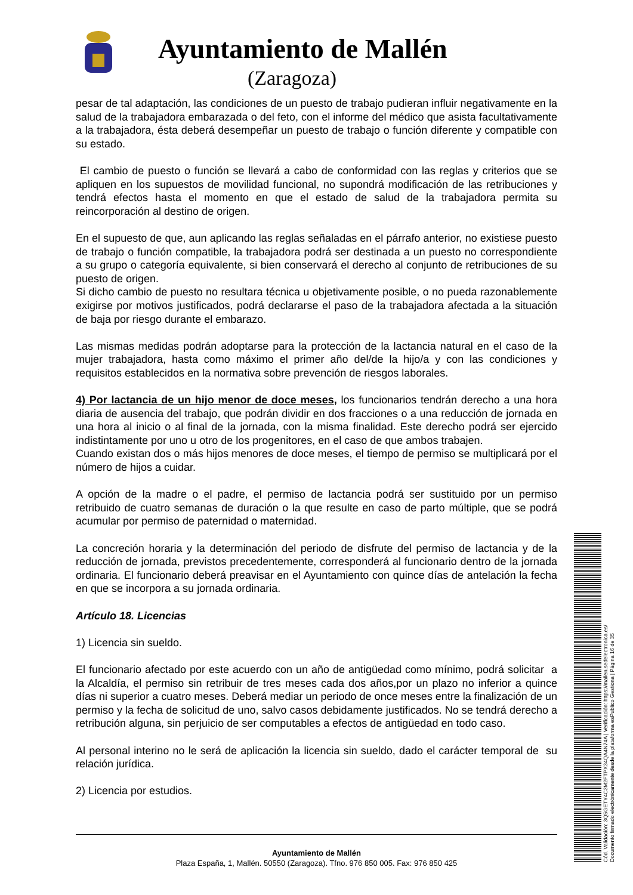Ayuntamiento de Mallén
(Zaragoza)
pesar de tal adaptación, las condiciones de un puesto de trabajo pudieran influir negativamente en la salud de la trabajadora embarazada o del feto, con el informe del médico que asista facultativamente a la trabajadora, ésta deberá desempeñar un puesto de trabajo o función diferente y compatible con su estado.
El cambio de puesto o función se llevará a cabo de conformidad con las reglas y criterios que se apliquen en los supuestos de movilidad funcional, no supondrá modificación de las retribuciones y tendrá efectos hasta el momento en que el estado de salud de la trabajadora permita su reincorporación al destino de origen.
En el supuesto de que, aun aplicando las reglas señaladas en el párrafo anterior, no existiese puesto de trabajo o función compatible, la trabajadora podrá ser destinada a un puesto no correspondiente a su grupo o categoría equivalente, si bien conservará el derecho al conjunto de retribuciones de su puesto de origen.
Si dicho cambio de puesto no resultara técnica u objetivamente posible, o no pueda razonablemente exigirse por motivos justificados, podrá declararse el paso de la trabajadora afectada a la situación de baja por riesgo durante el embarazo.
Las mismas medidas podrán adoptarse para la protección de la lactancia natural en el caso de la mujer trabajadora, hasta como máximo el primer año del/de la hijo/a y con las condiciones y requisitos establecidos en la normativa sobre prevención de riesgos laborales.
4) Por lactancia de un hijo menor de doce meses, los funcionarios tendrán derecho a una hora diaria de ausencia del trabajo, que podrán dividir en dos fracciones o a una reducción de jornada en una hora al inicio o al final de la jornada, con la misma finalidad. Este derecho podrá ser ejercido indistintamente por uno u otro de los progenitores, en el caso de que ambos trabajen.
Cuando existan dos o más hijos menores de doce meses, el tiempo de permiso se multiplicará por el número de hijos a cuidar.
A opción de la madre o el padre, el permiso de lactancia podrá ser sustituido por un permiso retribuido de cuatro semanas de duración o la que resulte en caso de parto múltiple, que se podrá acumular por permiso de paternidad o maternidad.
La concreción horaria y la determinación del periodo de disfrute del permiso de lactancia y de la reducción de jornada, previstos precedentemente, corresponderá al funcionario dentro de la jornada ordinaria. El funcionario deberá preavisar en el Ayuntamiento con quince días de antelación la fecha en que se incorpora a su jornada ordinaria.
Artículo 18. Licencias
1) Licencia sin sueldo.
El funcionario afectado por este acuerdo con un año de antigüedad como mínimo, podrá solicitar a la Alcaldía, el permiso sin retribuir de tres meses cada dos años,por un plazo no inferior a quince días ni superior a cuatro meses. Deberá mediar un periodo de once meses entre la finalización de un permiso y la fecha de solicitud de uno, salvo casos debidamente justificados. No se tendrá derecho a retribución alguna, sin perjuicio de ser computables a efectos de antigüedad en todo caso.
Al personal interino no le será de aplicación la licencia sin sueldo, dado el carácter temporal de su relación jurídica.
2) Licencia por estudios.
Ayuntamiento de Mallén
Plaza España, 1, Mallén. 50550 (Zaragoza). Tfno. 976 850 005. Fax: 976 850 425
Cód. Validación: 3Q5GETY4C3M2FTPX34QA4N74A | Verificación: https://mallen.sedelectronica.es/
Documento firmado electrónicamente desde la plataforma esPublico Gestiona | Página 16 de 35